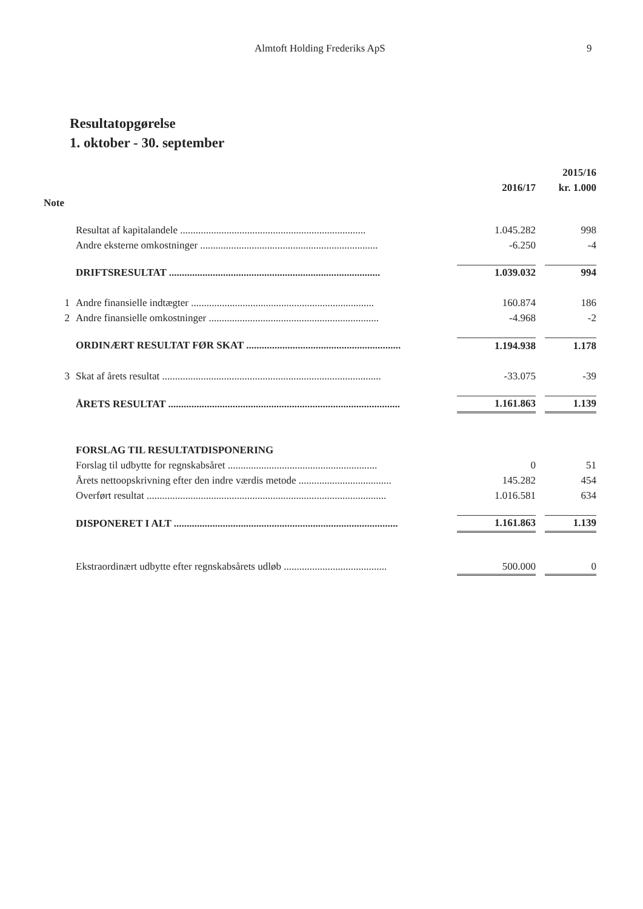Almtoft Holding Frederiks ApS 9
Resultatopgørelse
1. oktober - 30. september
| | | | | 2015/16 |
| --- | --- | --- | --- | --- |
| | | 2016/17 | | kr. 1.000 |
| Note | | | | |
| | Resultat af kapitalandele ........................................................................ | 1.045.282 | | 998 |
| | Andre eksterne omkostninger ..................................................................... | -6.250 | | -4 |
| | DRIFTSRESULTAT .................................................................................. | 1.039.032 | | 994 |
| 1 | Andre finansielle indtægter ....................................................................... | 160.874 | | 186 |
| 2 | Andre finansielle omkostninger .................................................................. | -4.968 | | -2 |
| | ORDINÆRT RESULTAT FØR SKAT ............................................................ | 1.194.938 | | 1.178 |
| 3 | Skat af årets resultat ..................................................................................... | -33.075 | | -39 |
| | ÅRETS RESULTAT .......................................................................................... | 1.161.863 | | 1.139 |
| | FORSLAG TIL RESULTATDISPONERING | | | |
| | Forslag til udbytte for regnskabsåret .......................................................... | 0 | | 51 |
| | Årets nettoopskrivning efter den indre værdis metode .................................... | 145.282 | | 454 |
| | Overført resultat ............................................................................................. | 1.016.581 | | 634 |
| | DISPONERET I ALT ....................................................................................... | 1.161.863 | | 1.139 |
| | Ekstraordinært udbytte efter regnskabsårets udløb ........................................ | 500.000 | | 0 |